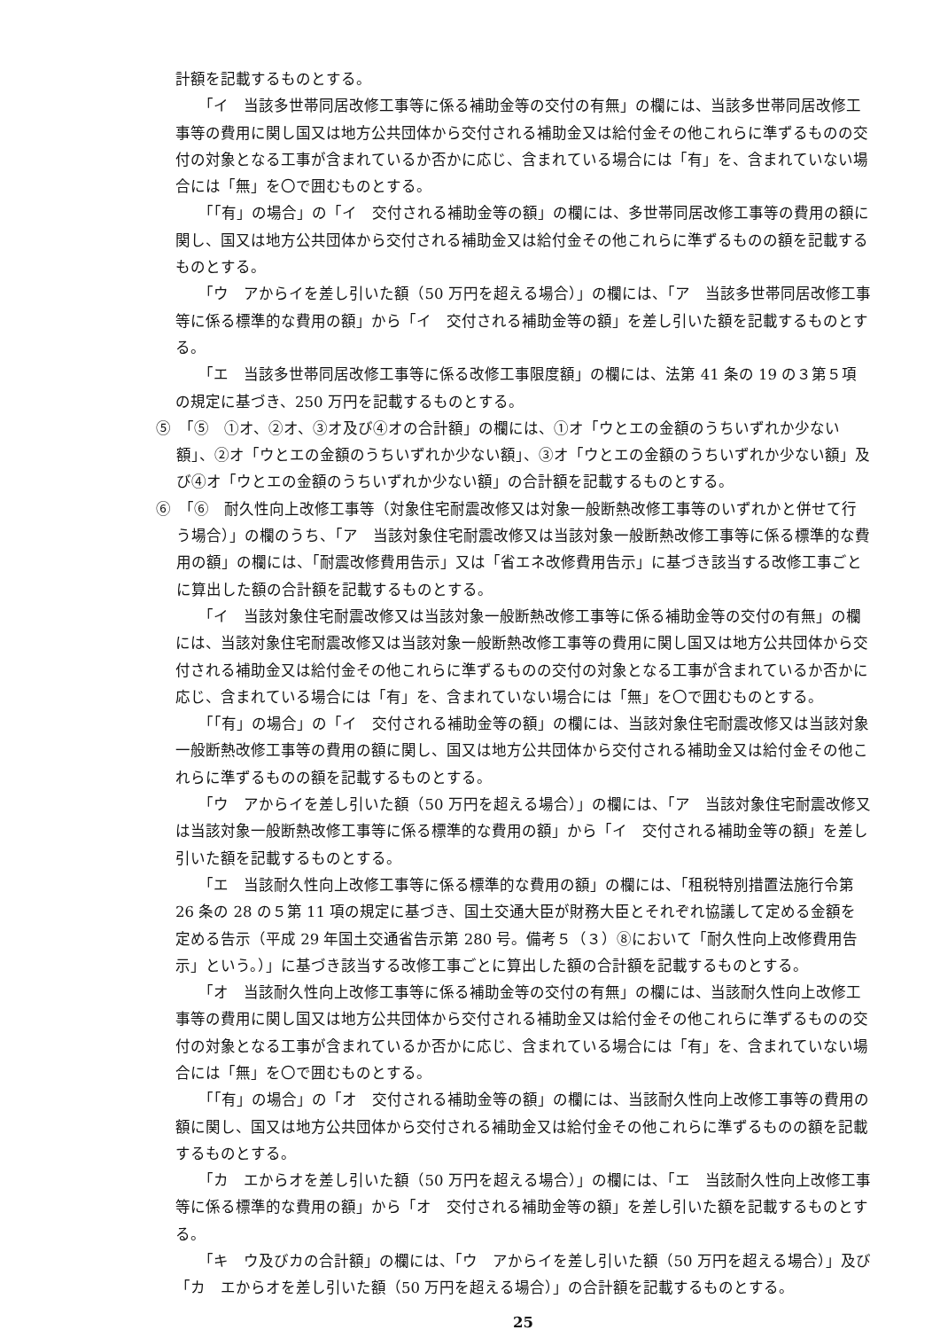計額を記載するものとする。
「イ　当該多世帯同居改修工事等に係る補助金等の交付の有無」の欄には、当該多世帯同居改修工事等の費用に関し国又は地方公共団体から交付される補助金又は給付金その他これらに準ずるものの交付の対象となる工事が含まれているか否かに応じ、含まれている場合には「有」を、含まれていない場合には「無」を〇で囲むものとする。
「「有」の場合」の「イ　交付される補助金等の額」の欄には、多世帯同居改修工事等の費用の額に関し、国又は地方公共団体から交付される補助金又は給付金その他これらに準ずるものの額を記載するものとする。
「ウ　アからイを差し引いた額（50 万円を超える場合）」の欄には、「ア　当該多世帯同居改修工事等に係る標準的な費用の額」から「イ　交付される補助金等の額」を差し引いた額を記載するものとする。
「エ　当該多世帯同居改修工事等に係る改修工事限度額」の欄には、法第 41 条の 19 の３第５項の規定に基づき、250 万円を記載するものとする。
⑤　「⑤　①オ、②オ、③オ及び④オの合計額」の欄には、①オ「ウとエの金額のうちいずれか少ない額」、②オ「ウとエの金額のうちいずれか少ない額」、③オ「ウとエの金額のうちいずれか少ない額」及び④オ「ウとエの金額のうちいずれか少ない額」の合計額を記載するものとする。
⑥　「⑥　耐久性向上改修工事等（対象住宅耐震改修又は対象一般断熱改修工事等のいずれかと併せて行う場合）」の欄のうち、「ア　当該対象住宅耐震改修又は当該対象一般断熱改修工事等に係る標準的な費用の額」の欄には、「耐震改修費用告示」又は「省エネ改修費用告示」に基づき該当する改修工事ごとに算出した額の合計額を記載するものとする。
「イ　当該対象住宅耐震改修又は当該対象一般断熱改修工事等に係る補助金等の交付の有無」の欄には、当該対象住宅耐震改修又は当該対象一般断熱改修工事等の費用に関し国又は地方公共団体から交付される補助金又は給付金その他これらに準ずるものの交付の対象となる工事が含まれているか否かに応じ、含まれている場合には「有」を、含まれていない場合には「無」を〇で囲むものとする。
「「有」の場合」の「イ　交付される補助金等の額」の欄には、当該対象住宅耐震改修又は当該対象一般断熱改修工事等の費用の額に関し、国又は地方公共団体から交付される補助金又は給付金その他これらに準ずるものの額を記載するものとする。
「ウ　アからイを差し引いた額（50 万円を超える場合）」の欄には、「ア　当該対象住宅耐震改修又は当該対象一般断熱改修工事等に係る標準的な費用の額」から「イ　交付される補助金等の額」を差し引いた額を記載するものとする。
「エ　当該耐久性向上改修工事等に係る標準的な費用の額」の欄には、「租税特別措置法施行令第 26 条の 28 の５第 11 項の規定に基づき、国土交通大臣が財務大臣とそれぞれ協議して定める金額を定める告示（平成 29 年国土交通省告示第 280 号。備考５（３）⑧において「耐久性向上改修費用告示」という。）」に基づき該当する改修工事ごとに算出した額の合計額を記載するものとする。
「オ　当該耐久性向上改修工事等に係る補助金等の交付の有無」の欄には、当該耐久性向上改修工事等の費用に関し国又は地方公共団体から交付される補助金又は給付金その他これらに準ずるものの交付の対象となる工事が含まれているか否かに応じ、含まれている場合には「有」を、含まれていない場合には「無」を〇で囲むものとする。
「「有」の場合」の「オ　交付される補助金等の額」の欄には、当該耐久性向上改修工事等の費用の額に関し、国又は地方公共団体から交付される補助金又は給付金その他これらに準ずるものの額を記載するものとする。
「カ　エからオを差し引いた額（50 万円を超える場合）」の欄には、「エ　当該耐久性向上改修工事等に係る標準的な費用の額」から「オ　交付される補助金等の額」を差し引いた額を記載するものとする。
「キ　ウ及びカの合計額」の欄には、「ウ　アからイを差し引いた額（50 万円を超える場合）」及び「カ　エからオを差し引いた額（50 万円を超える場合）」の合計額を記載するものとする。
25